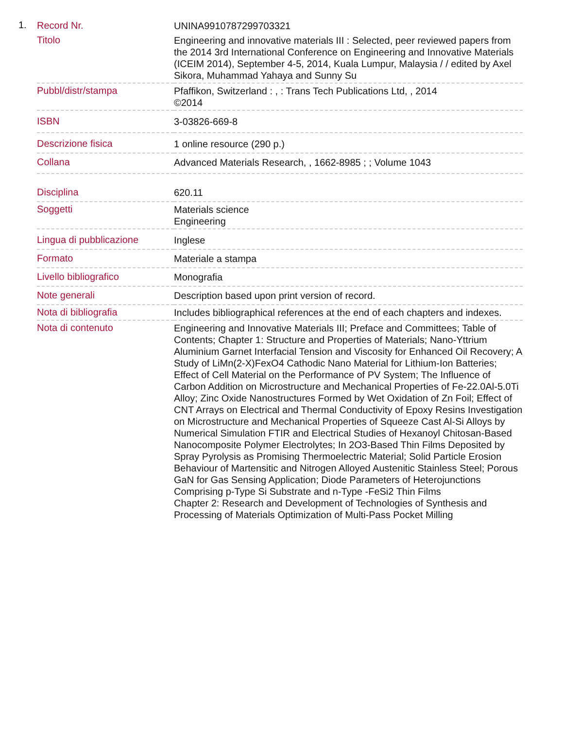1.
| Record Nr. | UNINA9910787299703321 |
| Titolo | Engineering and innovative materials III : Selected, peer reviewed papers from the 2014 3rd International Conference on Engineering and Innovative Materials (ICEIM 2014), September 4-5, 2014, Kuala Lumpur, Malaysia / / edited by Axel Sikora, Muhammad Yahaya and Sunny Su |
| Pubbl/distr/stampa | Pfaffikon, Switzerland : , : Trans Tech Publications Ltd, , 2014 ©2014 |
| ISBN | 3-03826-669-8 |
| Descrizione fisica | 1 online resource (290 p.) |
| Collana | Advanced Materials Research, , 1662-8985 ; ; Volume 1043 |
| Disciplina | 620.11 |
| Soggetti | Materials science Engineering |
| Lingua di pubblicazione | Inglese |
| Formato | Materiale a stampa |
| Livello bibliografico | Monografia |
| Note generali | Description based upon print version of record. |
| Nota di bibliografia | Includes bibliographical references at the end of each chapters and indexes. |
| Nota di contenuto | Engineering and Innovative Materials III; Preface and Committees; Table of Contents; Chapter 1: Structure and Properties of Materials; Nano-Yttrium Aluminium Garnet Interfacial Tension and Viscosity for Enhanced Oil Recovery; A Study of LiMn(2-X)FexO4 Cathodic Nano Material for Lithium-Ion Batteries; Effect of Cell Material on the Performance of PV System; The Influence of Carbon Addition on Microstructure and Mechanical Properties of Fe-22.0Al-5.0Ti Alloy; Zinc Oxide Nanostructures Formed by Wet Oxidation of Zn Foil; Effect of CNT Arrays on Electrical and Thermal Conductivity of Epoxy Resins Investigation on Microstructure and Mechanical Properties of Squeeze Cast Al-Si Alloys by Numerical Simulation FTIR and Electrical Studies of Hexanoyl Chitosan-Based Nanocomposite Polymer Electrolytes; In 2O3-Based Thin Films Deposited by Spray Pyrolysis as Promising Thermoelectric Material; Solid Particle Erosion Behaviour of Martensitic and Nitrogen Alloyed Austenitic Stainless Steel; Porous GaN for Gas Sensing Application; Diode Parameters of Heterojunctions Comprising p-Type Si Substrate and n-Type -FeSi2 Thin Films Chapter 2: Research and Development of Technologies of Synthesis and Processing of Materials Optimization of Multi-Pass Pocket Milling |